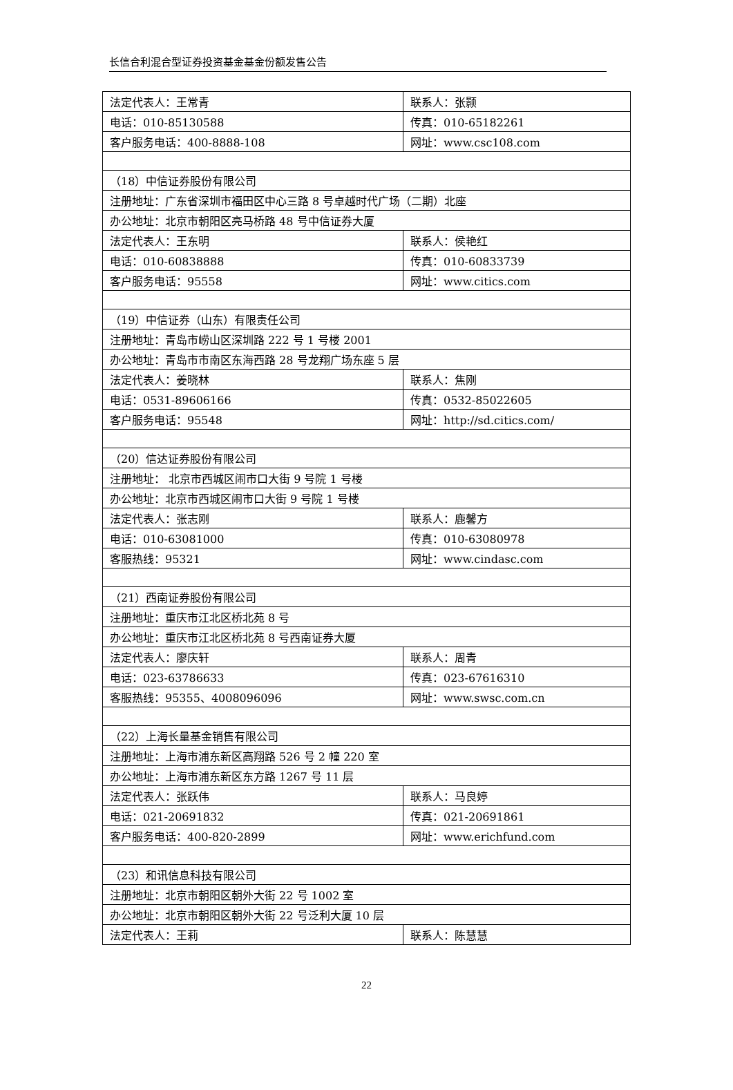长信合利混合型证券投资基金基金份额发售公告
| 法定代表人：王常青 | 联系人：张颢 |
| 电话：010-85130588 | 传真：010-65182261 |
| 客户服务电话：400-8888-108 | 网址：www.csc108.com |
| （18）中信证券股份有限公司 | |
| 注册地址：广东省深圳市福田区中心三路 8 号卓越时代广场（二期）北座 | |
| 办公地址：北京市朝阳区亮马桥路 48 号中信证券大厦 | |
| 法定代表人：王东明 | 联系人：侯艳红 |
| 电话：010-60838888 | 传真：010-60833739 |
| 客户服务电话：95558 | 网址：www.citics.com |
| （19）中信证券（山东）有限责任公司 | |
| 注册地址：青岛市崂山区深圳路 222 号 1 号楼 2001 | |
| 办公地址：青岛市市南区东海西路 28 号龙翔广场东座 5 层 | |
| 法定代表人：姜晓林 | 联系人：焦刚 |
| 电话：0531-89606166 | 传真：0532-85022605 |
| 客户服务电话：95548 | 网址：http://sd.citics.com/ |
| （20）信达证券股份有限公司 | |
| 注册地址： 北京市西城区闹市口大街 9 号院 1 号楼 | |
| 办公地址：北京市西城区闹市口大街 9 号院 1 号楼 | |
| 法定代表人：张志刚 | 联系人：鹿馨方 |
| 电话：010-63081000 | 传真：010-63080978 |
| 客服热线：95321 | 网址：www.cindasc.com |
| （21）西南证券股份有限公司 | |
| 注册地址：重庆市江北区桥北苑 8 号 | |
| 办公地址：重庆市江北区桥北苑 8 号西南证券大厦 | |
| 法定代表人：廖庆轩 | 联系人：周青 |
| 电话：023-63786633 | 传真：023-67616310 |
| 客服热线：95355、4008096096 | 网址：www.swsc.com.cn |
| （22）上海长量基金销售有限公司 | |
| 注册地址：上海市浦东新区高翔路 526 号 2 幢 220 室 | |
| 办公地址：上海市浦东新区东方路 1267 号 11 层 | |
| 法定代表人：张跃伟 | 联系人：马良婷 |
| 电话：021-20691832 | 传真：021-20691861 |
| 客户服务电话：400-820-2899 | 网址：www.erichfund.com |
| （23）和讯信息科技有限公司 | |
| 注册地址：北京市朝阳区朝外大街 22 号 1002 室 | |
| 办公地址：北京市朝阳区朝外大街 22 号泛利大厦 10 层 | |
| 法定代表人：王莉 | 联系人：陈慧慧 |
22